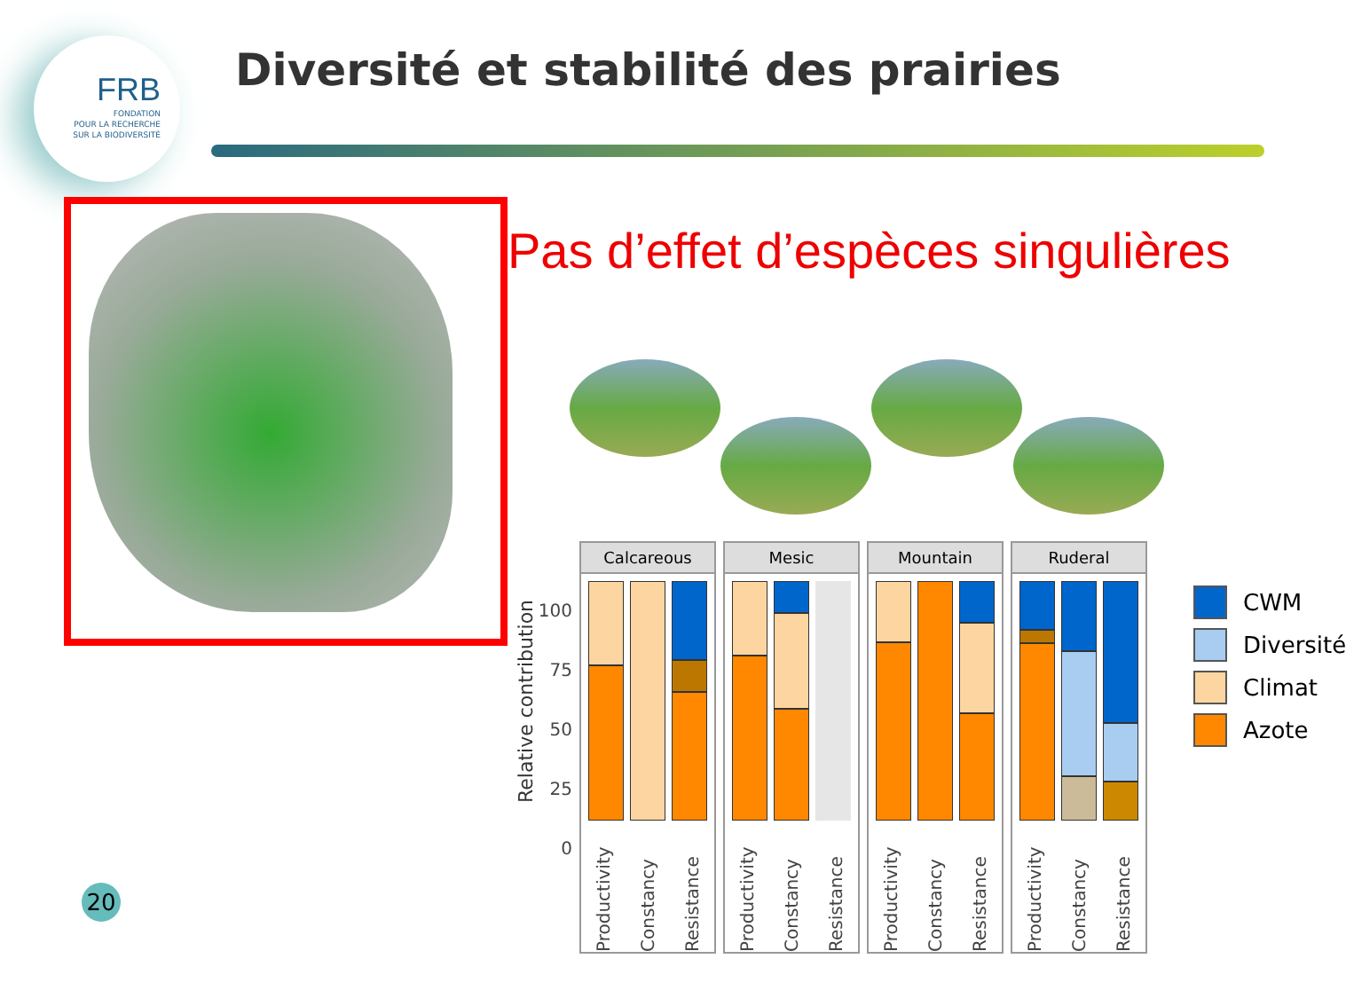FRB
FONDATION
POUR LA RECHERCHE
SUR LA BIODIVERSITÉ
Diversité et stabilité des prairies
Pas d’effet d’espèces singulières
Relative contribution
100
75
50
25
0
Calcareous
Productivity Constancy Resistance
Mesic
Productivity Constancy Resistance
Mountain
Productivity Constancy Resistance
Ruderal
Productivity Constancy Resistance
CWM
Diversité
Climat
Azote
20